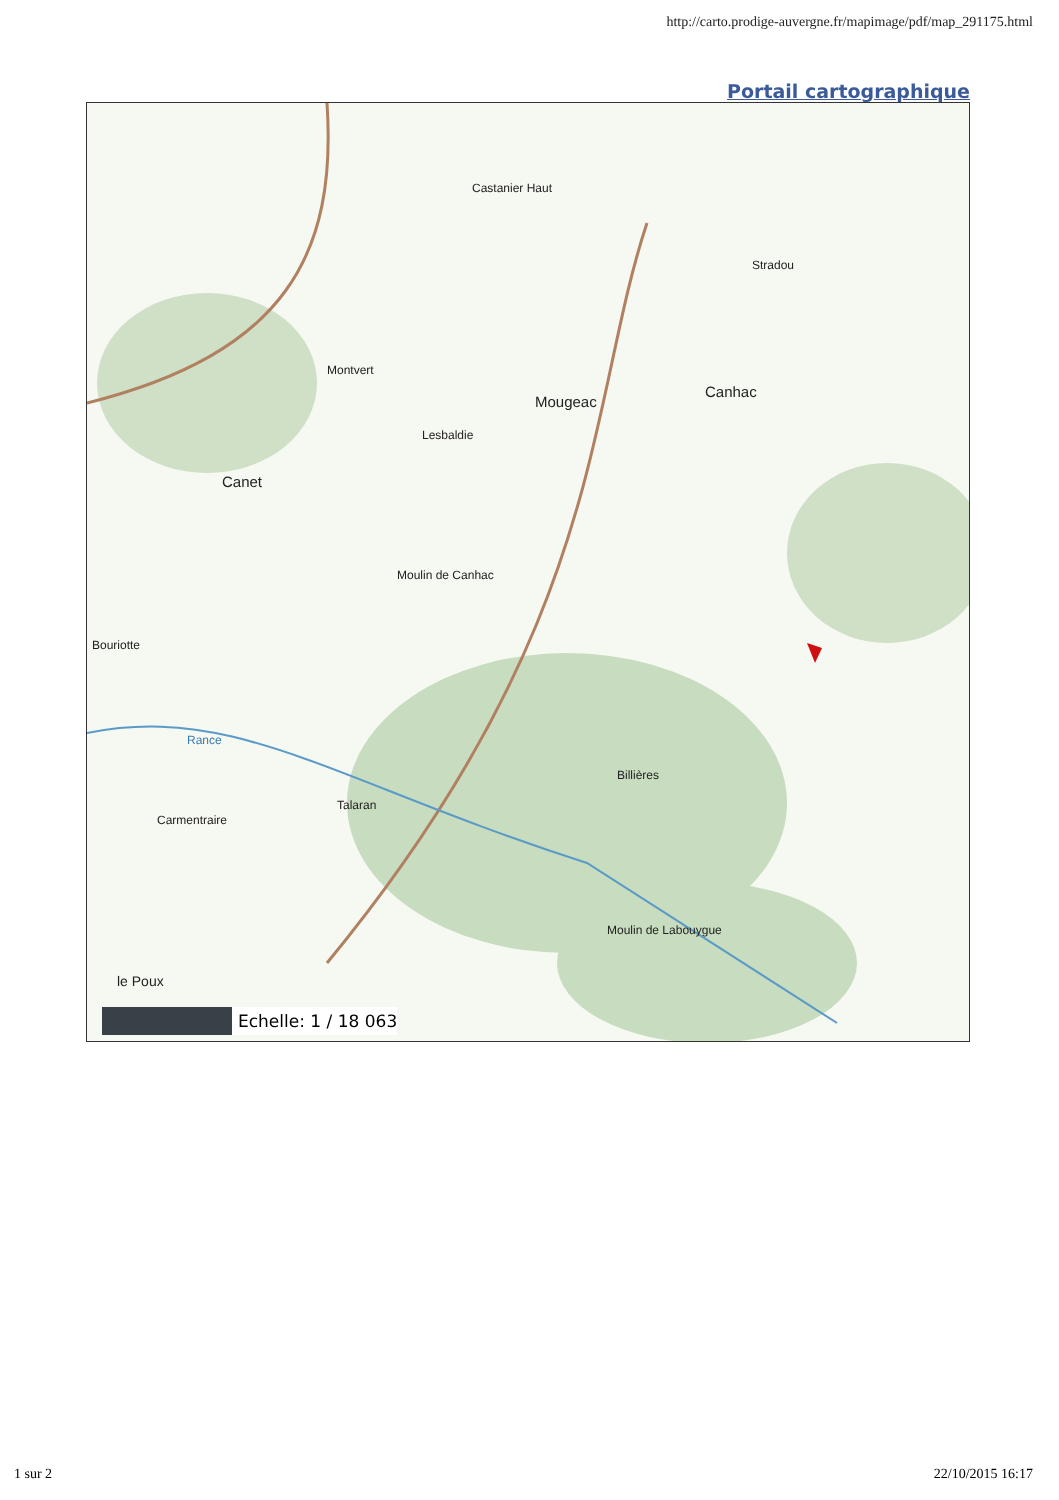http://carto.prodige-auvergne.fr/mapimage/pdf/map_291175.html
Portail cartographique
Castanier Haut
Stradou
Montvert
Mougeac
Canhac
Lesbaldie
Canet
Moulin de Canhac
Bouriotte
Rance
Billières
Talaran
Carmentraire
Moulin de Labouygue
le Poux
Echelle: 1 / 18 063
1 sur 2 22/10/2015 16:17